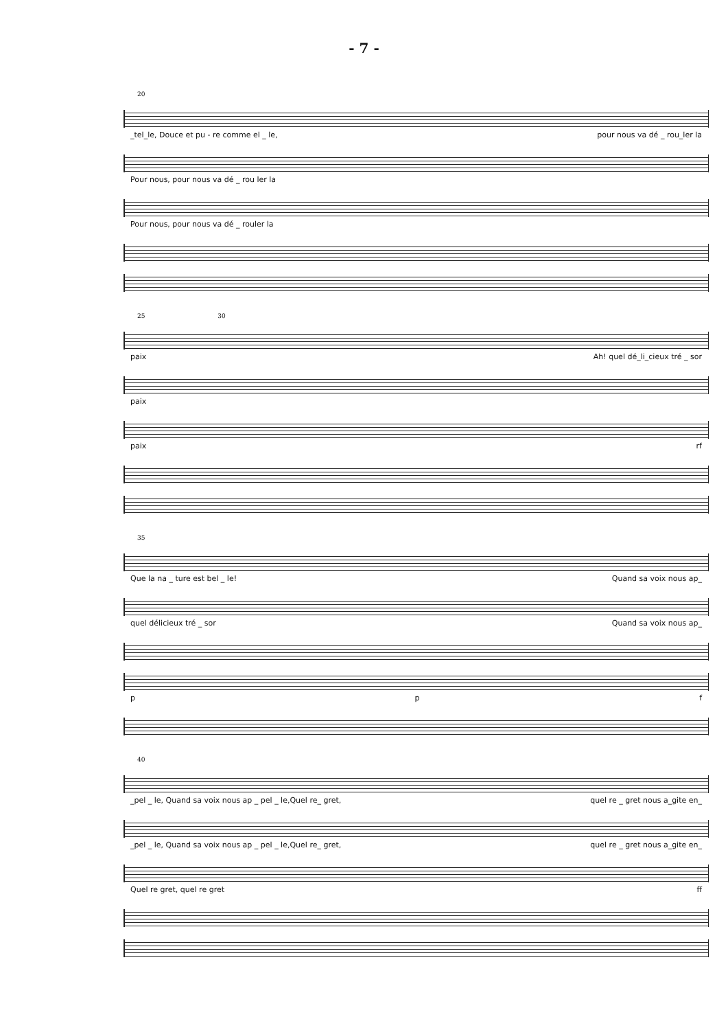- 7 -
20
_tel_le, Douce et pu - re comme el _ le, pour nous va dé _ rou_ler la
Pour nous, pour nous va dé _ rou ler la
Pour nous, pour nous va dé _ rouler la
25 30
paix Ah! quel dé_li_cieux tré _ sor
paix
paix rf
35
Que la na _ ture est bel _ le! Quand sa voix nous ap_
quel délicieux tré _ sor Quand sa voix nous ap_
p p f
40
_pel _ le, Quand sa voix nous ap _ pel _ le,Quel re_ gret, quel re _ gret nous a_gite en_
_pel _ le, Quand sa voix nous ap _ pel _ le,Quel re_ gret, quel re _ gret nous a_gite en_
Quel re gret, quel re gret ff